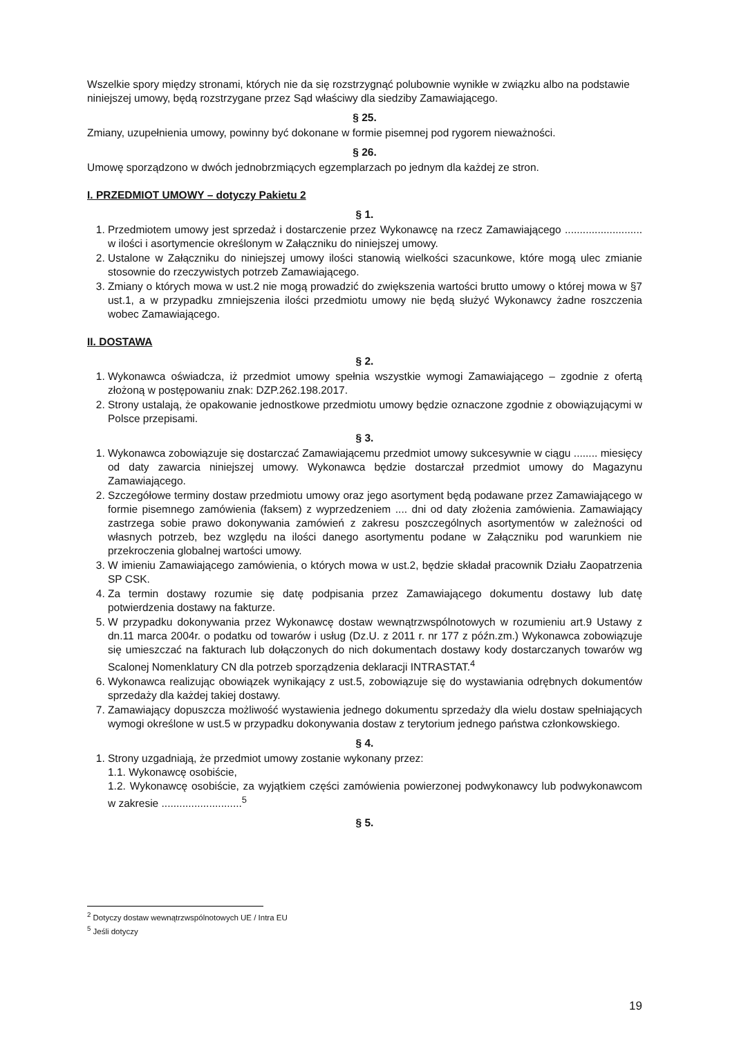Wszelkie spory między stronami, których nie da się rozstrzygnąć polubownie wynikłe w związku albo na podstawie niniejszej umowy, będą rozstrzygane przez Sąd właściwy dla siedziby Zamawiającego.
§ 25.
Zmiany, uzupełnienia umowy, powinny być dokonane w formie pisemnej pod rygorem nieważności.
§ 26.
Umowę sporządzono w dwóch jednobrzmiących egzemplarzach po jednym dla każdej ze stron.
I. PRZEDMIOT UMOWY – dotyczy Pakietu 2
§ 1.
1. Przedmiotem umowy jest sprzedaż i dostarczenie przez Wykonawcę na rzecz Zamawiającego .......................... w ilości i asortymencie określonym w Załączniku do niniejszej umowy.
2. Ustalone w Załączniku do niniejszej umowy ilości stanowią wielkości szacunkowe, które mogą ulec zmianie stosownie do rzeczywistych potrzeb Zamawiającego.
3. Zmiany o których mowa w ust.2 nie mogą prowadzić do zwiększenia wartości brutto umowy o której mowa w §7 ust.1, a w przypadku zmniejszenia ilości przedmiotu umowy nie będą służyć Wykonawcy żadne roszczenia wobec Zamawiającego.
II. DOSTAWA
§ 2.
1. Wykonawca oświadcza, iż przedmiot umowy spełnia wszystkie wymogi Zamawiającego – zgodnie z ofertą złożoną w postępowaniu znak: DZP.262.198.2017.
2. Strony ustalają, że opakowanie jednostkowe przedmiotu umowy będzie oznaczone zgodnie z obowiązującymi w Polsce przepisami.
§ 3.
1. Wykonawca zobowiązuje się dostarczać Zamawiającemu przedmiot umowy sukcesywnie w ciągu ........ miesięcy od daty zawarcia niniejszej umowy. Wykonawca będzie dostarczał przedmiot umowy do Magazynu Zamawiającego.
2. Szczegółowe terminy dostaw przedmiotu umowy oraz jego asortyment będą podawane przez Zamawiającego w formie pisemnego zamówienia (faksem) z wyprzedzeniem .... dni od daty złożenia zamówienia. Zamawiający zastrzega sobie prawo dokonywania zamówień z zakresu poszczególnych asortymentów w zależności od własnych potrzeb, bez względu na ilości danego asortymentu podane w Załączniku pod warunkiem nie przekroczenia globalnej wartości umowy.
3. W imieniu Zamawiającego zamówienia, o których mowa w ust.2, będzie składał pracownik Działu Zaopatrzenia SP CSK.
4. Za termin dostawy rozumie się datę podpisania przez Zamawiającego dokumentu dostawy lub datę potwierdzenia dostawy na fakturze.
5. W przypadku dokonywania przez Wykonawcę dostaw wewnątrzwspólnotowych w rozumieniu art.9 Ustawy z dn.11 marca 2004r. o podatku od towarów i usług (Dz.U. z 2011 r. nr 177 z późn.zm.) Wykonawca zobowiązuje się umieszczać na fakturach lub dołączonych do nich dokumentach dostawy kody dostarczanych towarów wg Scalonej Nomenklatury CN dla potrzeb sporządzenia deklaracji INTRASTAT.<sup>4</sup>
6. Wykonawca realizując obowiązek wynikający z ust.5, zobowiązuje się do wystawiania odrębnych dokumentów sprzedaży dla każdej takiej dostawy.
7. Zamawiający dopuszcza możliwość wystawienia jednego dokumentu sprzedaży dla wielu dostaw spełniających wymogi określone w ust.5 w przypadku dokonywania dostaw z terytorium jednego państwa członkowskiego.
§ 4.
1. Strony uzgadniają, że przedmiot umowy zostanie wykonany przez:
1.1. Wykonawcę osobiście,
1.2. Wykonawcę osobiście, za wyjątkiem części zamówienia powierzonej podwykonawcy lub podwykonawcom w zakresie ...........................<sup>5</sup>
§ 5.
<sup>2</sup> Dotyczy dostaw wewnątrzwspólnotowych UE / Intra EU
<sup>5</sup> Jeśli dotyczy
19